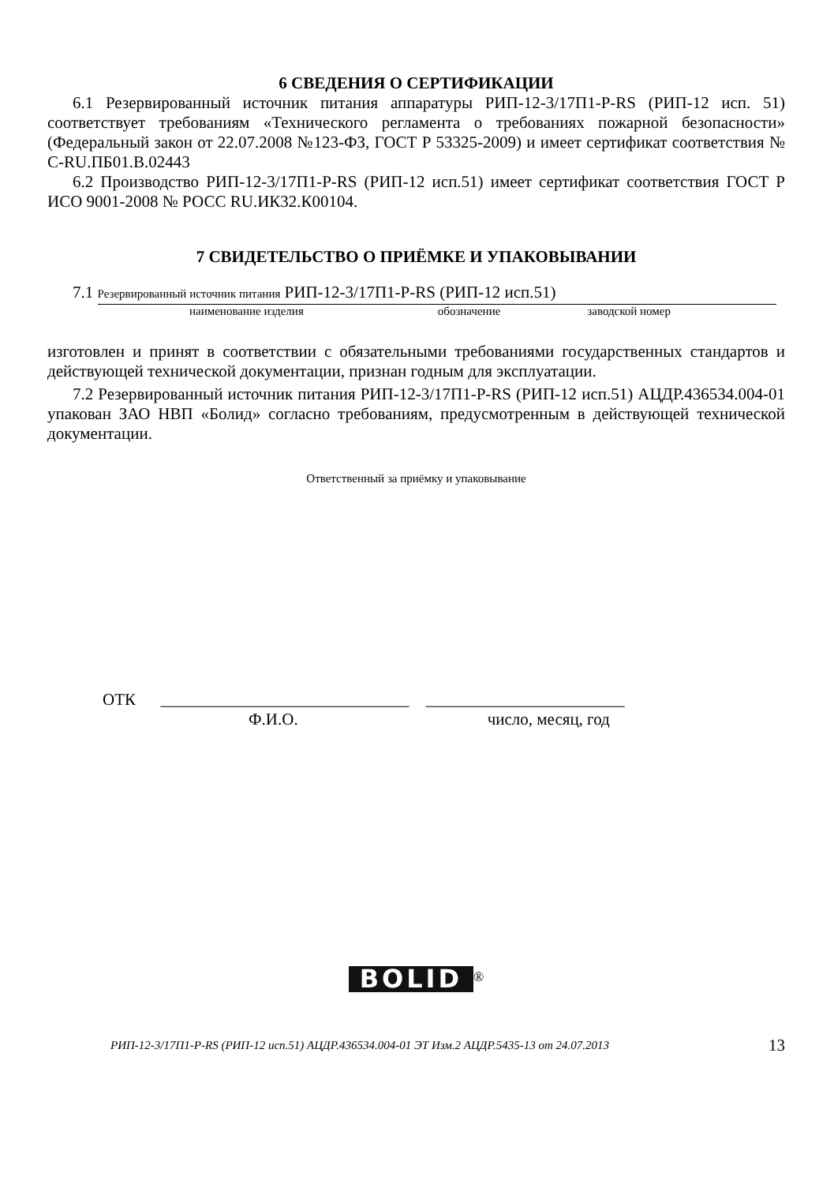6 СВЕДЕНИЯ О СЕРТИФИКАЦИИ
6.1 Резервированный источник питания аппаратуры РИП-12-3/17П1-Р-RS (РИП-12 исп. 51) соответствует требованиям «Технического регламента о требованиях пожарной безопасности» (Федеральный закон от 22.07.2008 №123-ФЗ, ГОСТ Р 53325-2009) и имеет сертификат соответствия № C-RU.ПБ01.В.02443
6.2 Производство РИП-12-3/17П1-Р-RS (РИП-12 исп.51) имеет сертификат соответствия ГОСТ Р ИСО 9001-2008 № РОСС RU.ИК32.К00104.
7 СВИДЕТЕЛЬСТВО О ПРИЁМКЕ И УПАКОВЫВАНИИ
7.1 Резервированный источник питания РИП-12-3/17П1-Р-RS (РИП-12 исп.51)
наименование изделия обозначение заводской номер
изготовлен и принят в соответствии с обязательными требованиями государственных стандартов и действующей технической документации, признан годным для эксплуатации.
7.2 Резервированный источник питания РИП-12-3/17П1-Р-RS (РИП-12 исп.51) АЦДР.436534.004-01 упакован ЗАО НВП «Болид» согласно требованиям, предусмотренным в действующей технической документации.
Ответственный за приёмку и упаковывание
ОТК ______________________________ ________________________
Ф.И.О. число, месяц, год
BOLID<sup>®</sup>
РИП-12-3/17П1-Р-RS (РИП-12 исп.51) АЦДР.436534.004-01 ЭТ Изм.2 АЦДР.5435-13 от 24.07.2013 13